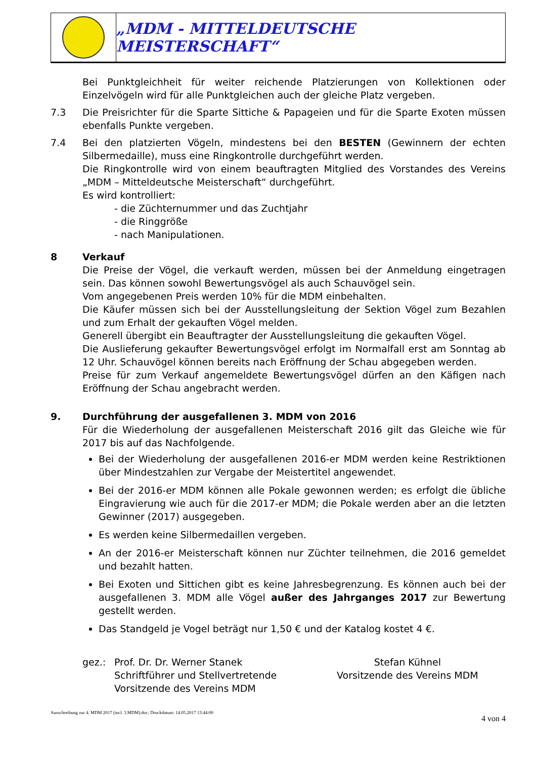„MDM - MITTELDEUTSCHE MEISTERSCHAFT“
Bei Punktgleichheit für weiter reichende Platzierungen von Kollektionen oder Einzelvögeln wird für alle Punktgleichen auch der gleiche Platz vergeben.
7.3 Die Preisrichter für die Sparte Sittiche & Papageien und für die Sparte Exoten müssen ebenfalls Punkte vergeben.
7.4 Bei den platzierten Vögeln, mindestens bei den BESTEN (Gewinnern der echten Silbermedaille), muss eine Ringkontrolle durchgeführt werden.
Die Ringkontrolle wird von einem beauftragten Mitglied des Vorstandes des Vereins „MDM – Mitteldeutsche Meisterschaft“ durchgeführt.
Es wird kontrolliert:
- die Züchternummer und das Zuchtjahr
- die Ringgröße
- nach Manipulationen.
8 Verkauf
Die Preise der Vögel, die verkauft werden, müssen bei der Anmeldung eingetragen sein. Das können sowohl Bewertungsvögel als auch Schauvögel sein.
Vom angegebenen Preis werden 10% für die MDM einbehalten.
Die Käufer müssen sich bei der Ausstellungsleitung der Sektion Vögel zum Bezahlen und zum Erhalt der gekauften Vögel melden.
Generell übergibt ein Beauftragter der Ausstellungsleitung die gekauften Vögel.
Die Auslieferung gekaufter Bewertungsvögel erfolgt im Normalfall erst am Sonntag ab 12 Uhr. Schauvögel können bereits nach Eröffnung der Schau abgegeben werden.
Preise für zum Verkauf angemeldete Bewertungsvögel dürfen an den Käfigen nach Eröffnung der Schau angebracht werden.
9. Durchführung der ausgefallenen 3. MDM von 2016
Für die Wiederholung der ausgefallenen Meisterschaft 2016 gilt das Gleiche wie für 2017 bis auf das Nachfolgende.
Bei der Wiederholung der ausgefallenen 2016-er MDM werden keine Restriktionen über Mindestzahlen zur Vergabe der Meistertitel angewendet.
Bei der 2016-er MDM können alle Pokale gewonnen werden; es erfolgt die übliche Eingravierung wie auch für die 2017-er MDM; die Pokale werden aber an die letzten Gewinner (2017) ausgegeben.
Es werden keine Silbermedaillen vergeben.
An der 2016-er Meisterschaft können nur Züchter teilnehmen, die 2016 gemeldet und bezahlt hatten.
Bei Exoten und Sittichen gibt es keine Jahresbegrenzung. Es können auch bei der ausgefallenen 3. MDM alle Vögel außer des Jahrganges 2017 zur Bewertung gestellt werden.
Das Standgeld je Vogel beträgt nur 1,50 € und der Katalog kostet 4 €.
gez.: Prof. Dr. Dr. Werner Stanek
Schriftführer und Stellvertretende
Vorsitzende des Vereins MDM
Stefan Kühnel
Vorsitzende des Vereins MDM
Ausschreibung zur 4. MDM 2017 (incl. 3.MDM).doc; Druckdatum: 14.05.2017 13:44:00 4 von 4